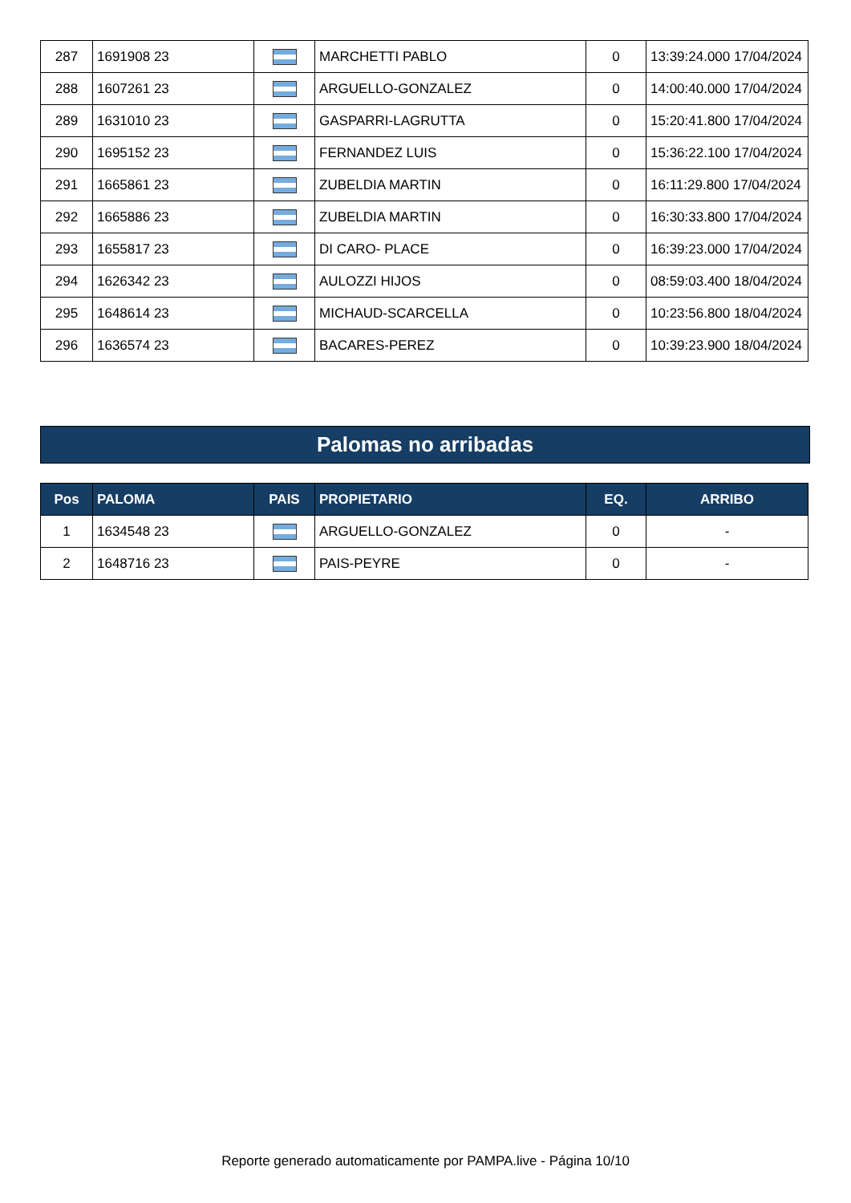| 287 | 1691908 23 | | MARCHETTI PABLO | 0 | 13:39:24.000 17/04/2024 |
| 288 | 1607261 23 | | ARGUELLO-GONZALEZ | 0 | 14:00:40.000 17/04/2024 |
| 289 | 1631010 23 | | GASPARRI-LAGRUTTA | 0 | 15:20:41.800 17/04/2024 |
| 290 | 1695152 23 | | FERNANDEZ LUIS | 0 | 15:36:22.100 17/04/2024 |
| 291 | 1665861 23 | | ZUBELDIA MARTIN | 0 | 16:11:29.800 17/04/2024 |
| 292 | 1665886 23 | | ZUBELDIA MARTIN | 0 | 16:30:33.800 17/04/2024 |
| 293 | 1655817 23 | | DI CARO- PLACE | 0 | 16:39:23.000 17/04/2024 |
| 294 | 1626342 23 | | AULOZZI HIJOS | 0 | 08:59:03.400 18/04/2024 |
| 295 | 1648614 23 | | MICHAUD-SCARCELLA | 0 | 10:23:56.800 18/04/2024 |
| 296 | 1636574 23 | | BACARES-PEREZ | 0 | 10:39:23.900 18/04/2024 |
Palomas no arribadas
| Pos | PALOMA | PAIS | PROPIETARIO | EQ. | ARRIBO |
| --- | --- | --- | --- | --- | --- |
| 1 | 1634548 23 | | ARGUELLO-GONZALEZ | 0 | - |
| 2 | 1648716 23 | | PAIS-PEYRE | 0 | - |
Reporte generado automaticamente por PAMPA.live - Página 10/10